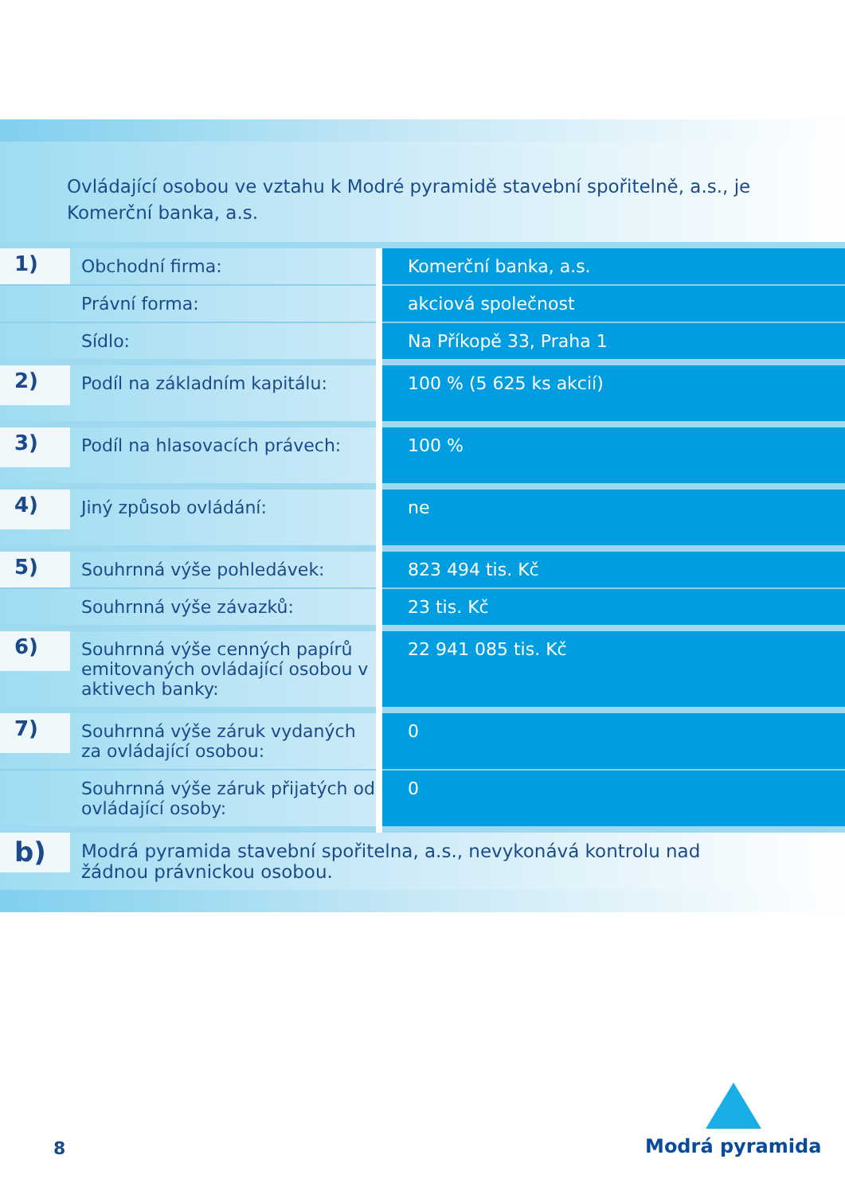Ovládající osobou ve vztahu k Modré pyramidě stavební spořitelně, a.s., je Komerční banka, a.s.
| 1) | Obchodní firma: | Komerční banka, a.s. |
| | Právní forma: | akciová společnost |
| | Sídlo: | Na Příkopě 33, Praha 1 |
| 2) | Podíl na základním kapitálu: | 100 % (5 625 ks akcií) |
| 3) | Podíl na hlasovacích právech: | 100 % |
| 4) | Jiný způsob ovládání: | ne |
| 5) | Souhrnná výše pohledávek: | 823 494 tis. Kč |
| | Souhrnná výše závazků: | 23 tis. Kč |
| 6) | Souhrnná výše cenných papírů emitovaných ovládající osobou v aktivech banky: | 22 941 085 tis. Kč |
| 7) | Souhrnná výše záruk vydaných za ovládající osobou: | 0 |
| | Souhrnná výše záruk přijatých od ovládající osoby: | 0 |
| b) | Modrá pyramida stavební spořitelna, a.s., nevykonává kontrolu nad žádnou právnickou osobou. | |
8
Modrá pyramida